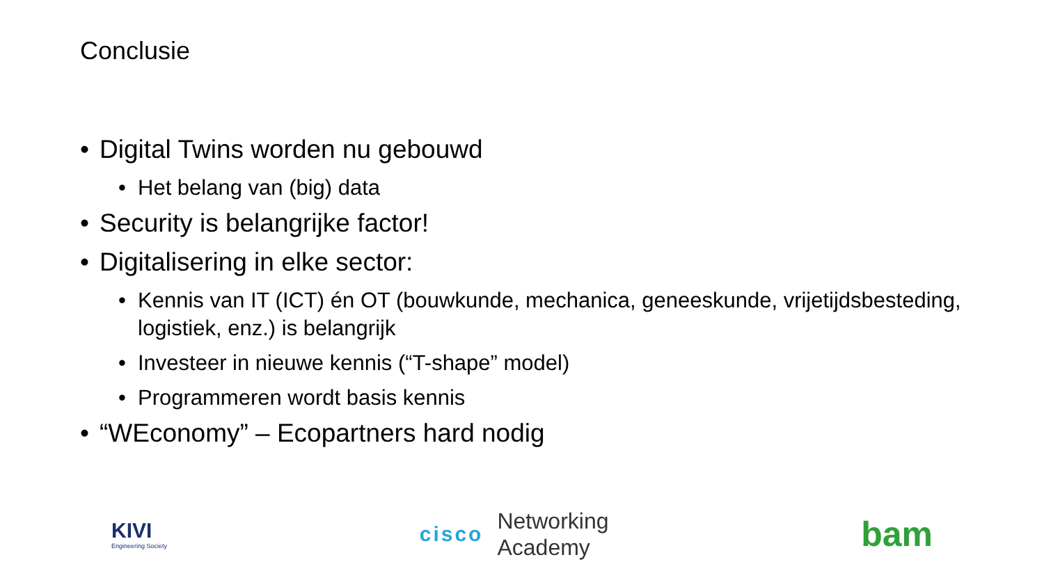Conclusie
• Digital Twins worden nu gebouwd
• Het belang van (big) data
• Security is belangrijke factor!
• Digitalisering in elke sector:
• Kennis van IT (ICT) én OT (bouwkunde, mechanica, geneeskunde, vrijetijdsbesteding, logistiek, enz.) is belangrijk
• Investeer in nieuwe kennis (“T-shape” model)
• Programmeren wordt basis kennis
• “WEconomy” – Ecopartners hard nodig
KIVI
Engineering Society
cisco Networking
Academy
bam